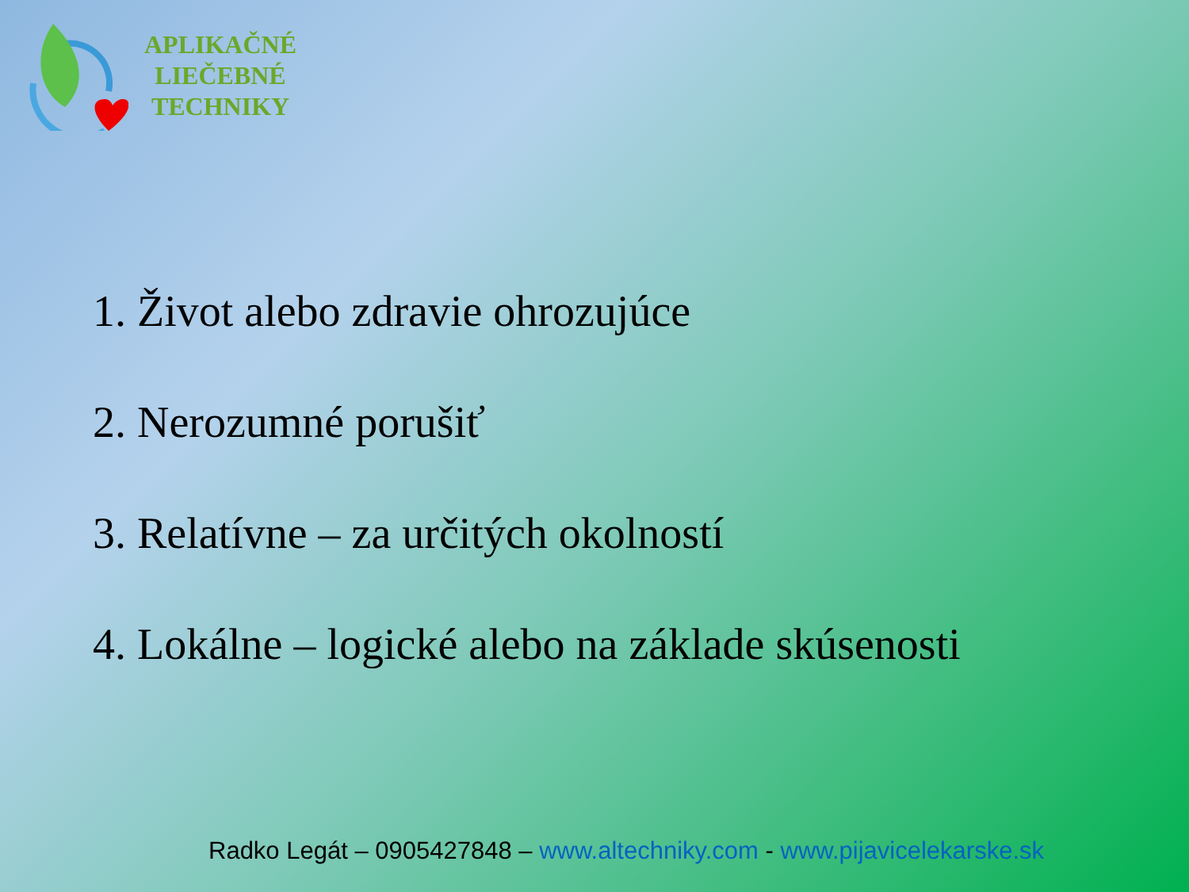APLIKAČNÉ
LIEČEBNÉ
TECHNIKY
1. Život alebo zdravie ohrozujúce
2. Nerozumné porušiť
3. Relatívne – za určitých okolností
4. Lokálne – logické alebo na základe skúsenosti
Radko Legát – 0905427848 – www.altechniky.com - www.pijavicelekarske.sk